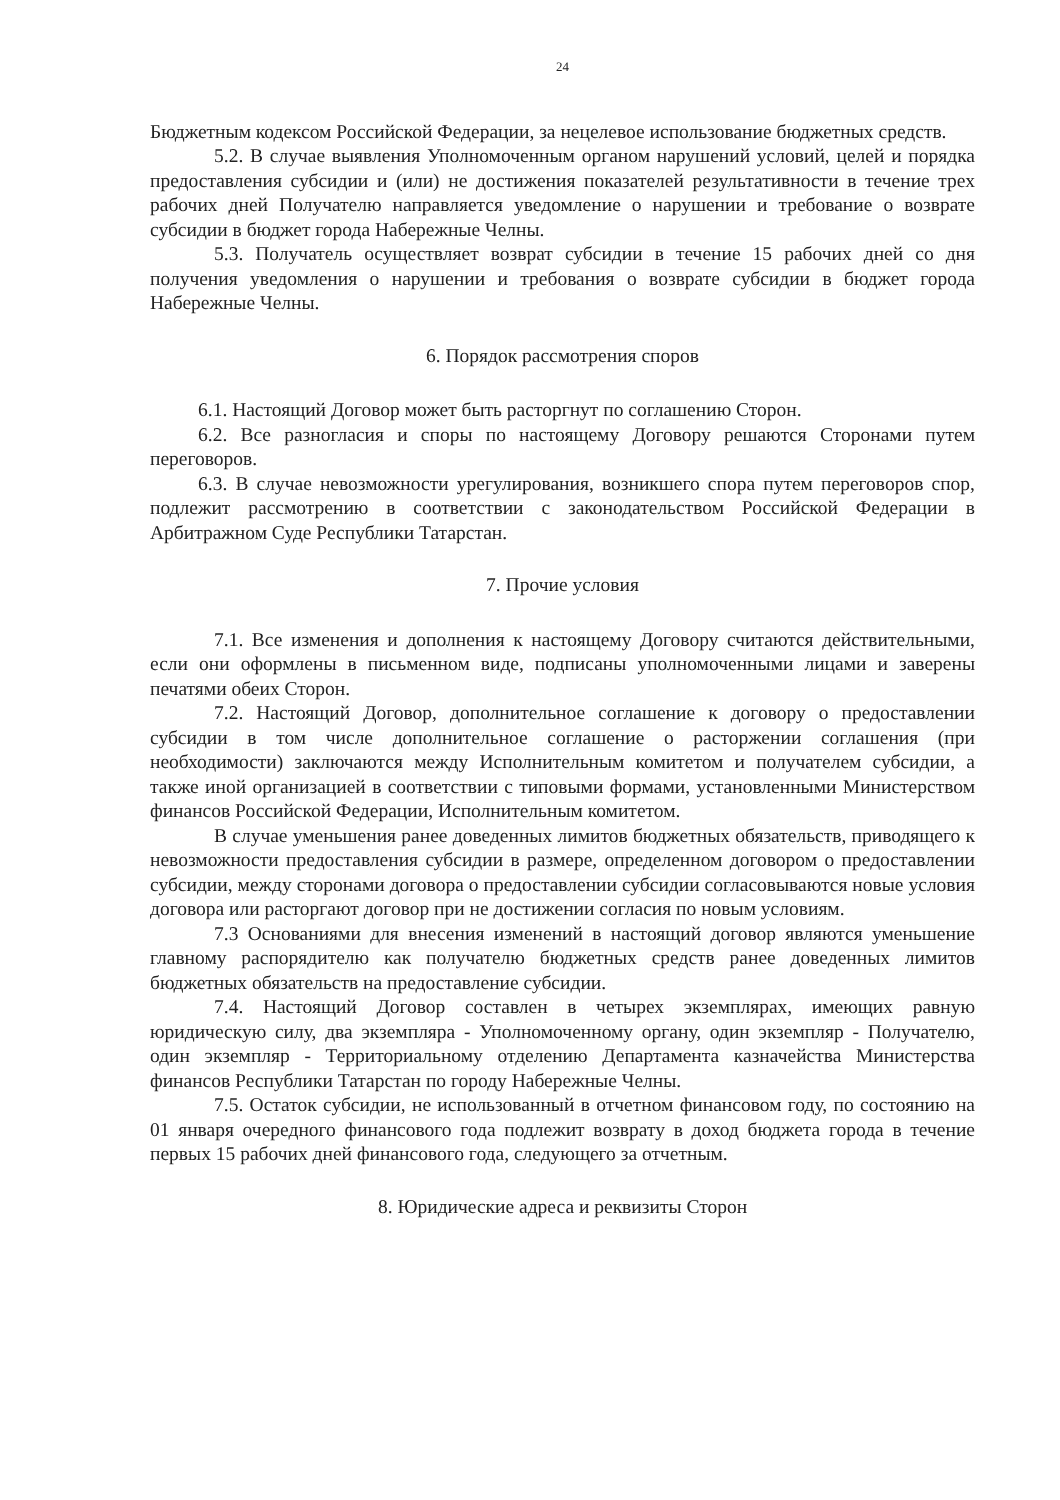24
Бюджетным кодексом Российской Федерации, за нецелевое использование бюджетных средств.
5.2. В случае выявления Уполномоченным органом нарушений условий, целей и порядка предоставления субсидии и (или) не достижения показателей результативности в течение трех рабочих дней Получателю направляется уведомление о нарушении и требование о возврате субсидии в бюджет города Набережные Челны.
5.3. Получатель осуществляет возврат субсидии в течение 15 рабочих дней со дня получения уведомления о нарушении и требования о возврате субсидии в бюджет города Набережные Челны.
6. Порядок рассмотрения споров
6.1. Настоящий Договор может быть расторгнут по соглашению Сторон.
6.2. Все разногласия и споры по настоящему Договору решаются Сторонами путем переговоров.
6.3. В случае невозможности урегулирования, возникшего спора путем переговоров спор, подлежит рассмотрению в соответствии с законодательством Российской Федерации в Арбитражном Суде Республики Татарстан.
7. Прочие условия
7.1. Все изменения и дополнения к настоящему Договору считаются действительными, если они оформлены в письменном виде, подписаны уполномоченными лицами и заверены печатями обеих Сторон.
7.2. Настоящий Договор, дополнительное соглашение к договору о предоставлении субсидии в том числе дополнительное соглашение о расторжении соглашения (при необходимости) заключаются между Исполнительным комитетом и получателем субсидии, а также иной организацией в соответствии с типовыми формами, установленными Министерством финансов Российской Федерации, Исполнительным комитетом.
В случае уменьшения ранее доведенных лимитов бюджетных обязательств, приводящего к невозможности предоставления субсидии в размере, определенном договором о предоставлении субсидии, между сторонами договора о предоставлении субсидии согласовываются новые условия договора или расторгают договор при не достижении согласия по новым условиям.
7.3 Основаниями для внесения изменений в настоящий договор являются уменьшение главному распорядителю как получателю бюджетных средств ранее доведенных лимитов бюджетных обязательств на предоставление субсидии.
7.4. Настоящий Договор составлен в четырех экземплярах, имеющих равную юридическую силу, два экземпляра - Уполномоченному органу, один экземпляр - Получателю, один экземпляр - Территориальному отделению Департамента казначейства Министерства финансов Республики Татарстан по городу Набережные Челны.
7.5. Остаток субсидии, не использованный в отчетном финансовом году, по состоянию на 01 января очередного финансового года подлежит возврату в доход бюджета города в течение первых 15 рабочих дней финансового года, следующего за отчетным.
8. Юридические адреса и реквизиты Сторон